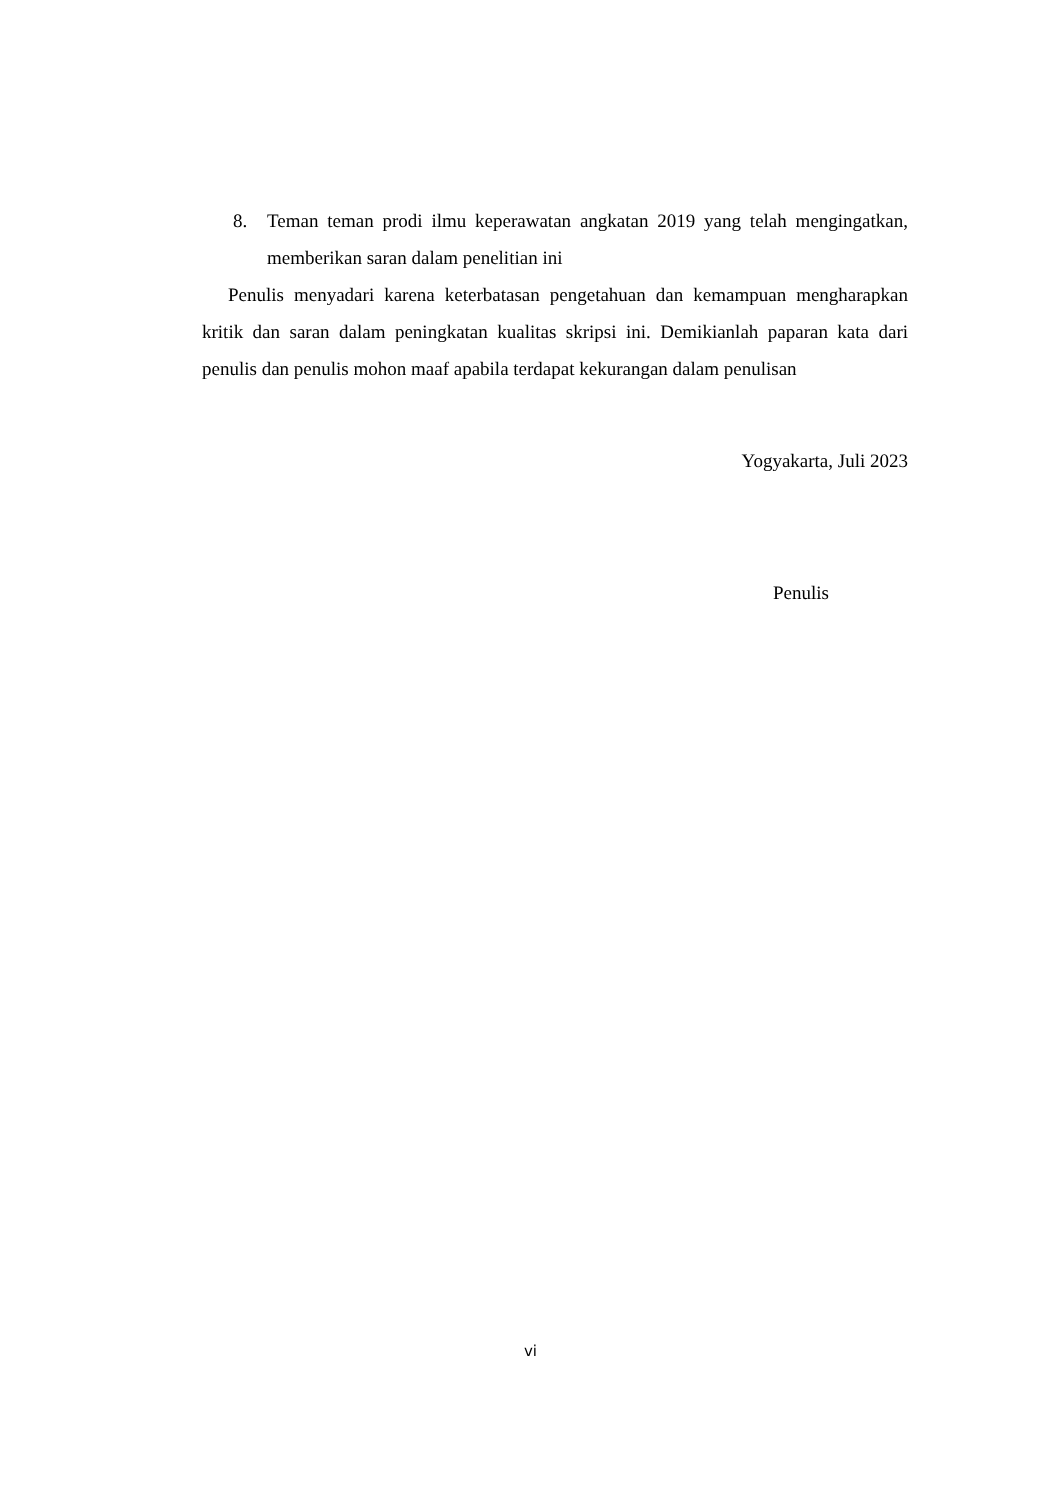8. Teman teman prodi ilmu keperawatan angkatan 2019 yang telah mengingatkan, memberikan saran dalam penelitian ini
Penulis menyadari karena keterbatasan pengetahuan dan kemampuan mengharapkan kritik dan saran dalam peningkatan kualitas skripsi ini. Demikianlah paparan kata dari penulis dan penulis mohon maaf apabila terdapat kekurangan dalam penulisan
Yogyakarta, Juli 2023
Penulis
vi